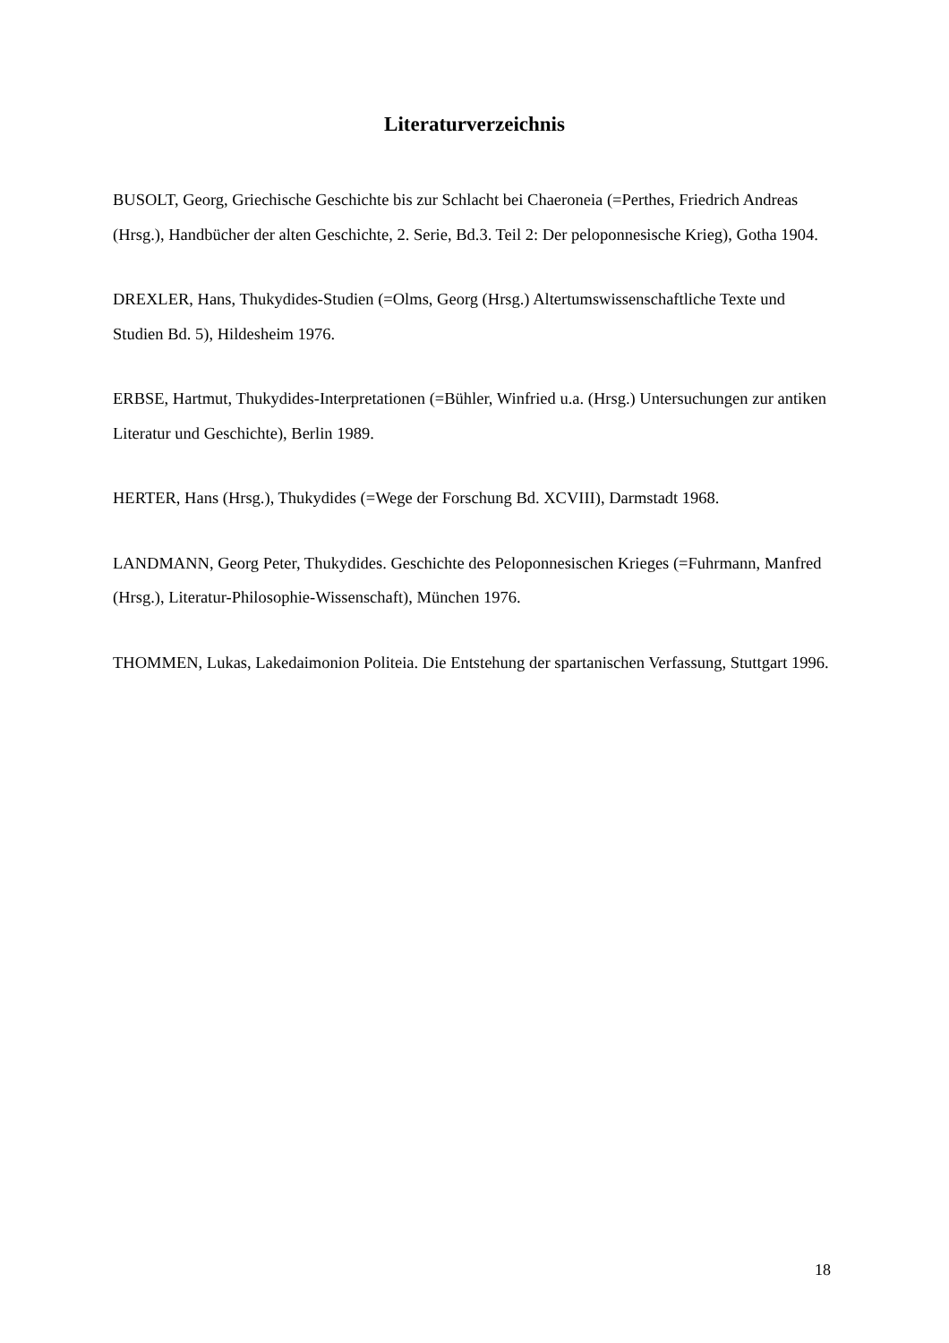Literaturverzeichnis
BUSOLT, Georg, Griechische Geschichte bis zur Schlacht bei Chaeroneia (=Perthes, Friedrich Andreas (Hrsg.), Handbücher der alten Geschichte, 2. Serie, Bd.3. Teil 2: Der peloponnesische Krieg), Gotha 1904.
DREXLER, Hans, Thukydides-Studien (=Olms, Georg (Hrsg.) Altertumswissenschaftliche Texte und Studien Bd. 5), Hildesheim 1976.
ERBSE, Hartmut, Thukydides-Interpretationen (=Bühler, Winfried u.a. (Hrsg.) Untersuchungen zur antiken Literatur und Geschichte), Berlin 1989.
HERTER, Hans (Hrsg.), Thukydides (=Wege der Forschung Bd. XCVIII), Darmstadt 1968.
LANDMANN, Georg Peter, Thukydides. Geschichte des Peloponnesischen Krieges (=Fuhrmann, Manfred (Hrsg.), Literatur-Philosophie-Wissenschaft), München 1976.
THOMMEN, Lukas, Lakedaimonion Politeia. Die Entstehung der spartanischen Verfassung, Stuttgart 1996.
18